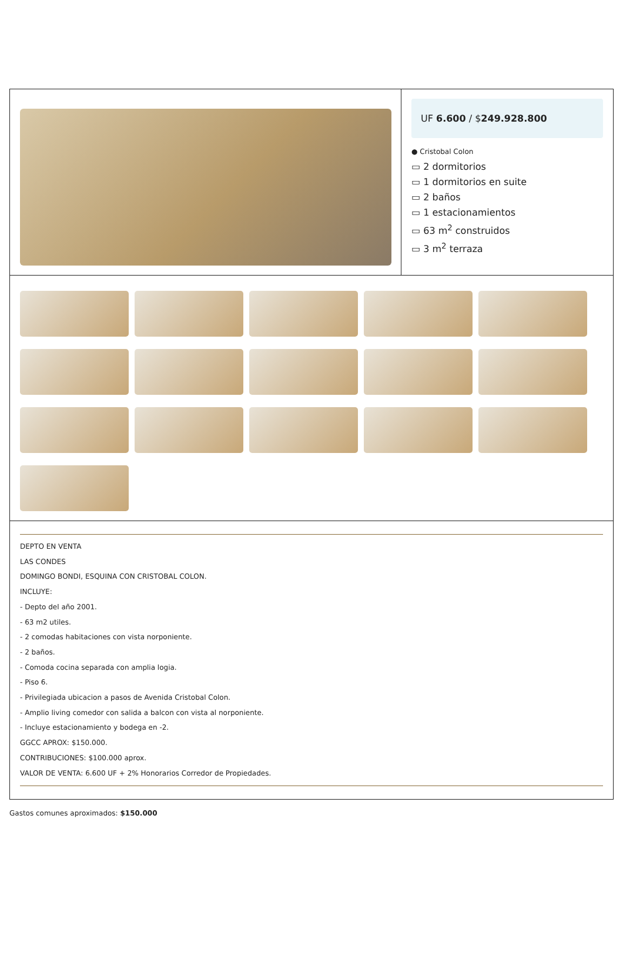UF 6.600 / $249.928.800
● Cristobal Colon
▭ 2 dormitorios
▭ 1 dormitorios en suite
▭ 2 baños
▭ 1 estacionamientos
▭ 63 m<sup>2</sup> construidos
▭ 3 m<sup>2</sup> terraza
DEPTO EN VENTA
LAS CONDES
DOMINGO BONDI, ESQUINA CON CRISTOBAL COLON.
INCLUYE:
- Depto del año 2001.
- 63 m2 utiles.
- 2 comodas habitaciones con vista norponiente.
- 2 baños.
- Comoda cocina separada con amplia logia.
- Piso 6.
- Privilegiada ubicacion a pasos de Avenida Cristobal Colon.
- Amplio living comedor con salida a balcon con vista al norponiente.
- Incluye estacionamiento y bodega en -2.
GGCC APROX: $150.000.
CONTRIBUCIONES: $100.000 aprox.
VALOR DE VENTA: 6.600 UF + 2% Honorarios Corredor de Propiedades.
Gastos comunes aproximados: $150.000